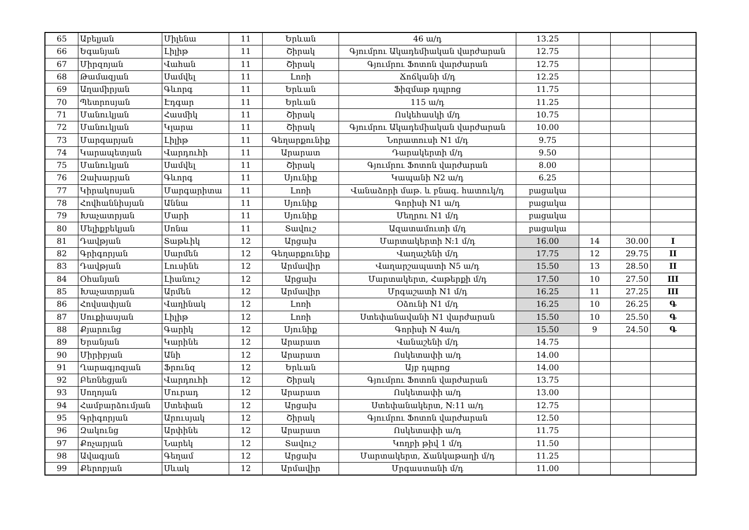| 65 | Աբելյան | Միլենա | 11 | Երևան | 46 ա/դ | 13.25 | | | |
| 66 | Եգանյան | Լիլիթ | 11 | Շիրակ | Գյումրու Ակադեմիական վարժարան | 12.75 | | | |
| 67 | Միրզոյան | Վահան | 11 | Շիրակ | Գյումրու Ֆոտոն վարժարան | 12.75 | | | |
| 68 | Թամազյան | Սամվել | 11 | Լոռի | Ճոճկանի մ/դ | 12.25 | | | |
| 69 | Աղամիրյան | Գևորգ | 11 | Երևան | Ֆիզմաթ դպրոց | 11.75 | | | |
| 70 | Պետրոսյան | Էդգար | 11 | Երևան | 115 ա/դ | 11.25 | | | |
| 71 | Մանուկյան | Հասմիկ | 11 | Շիրակ | Ոսկեհասկի մ/դ | 10.75 | | | |
| 72 | Մանուկյան | Կլարա | 11 | Շիրակ | Գյումրու Ակադեմիական վարժարան | 10.00 | | | |
| 73 | Մարգարյան | Լիլիթ | 11 | Գեղարքունիք | Նորատուսի N1 մ/դ | 9.75 | | | |
| 74 | Կարապետյան | Վարդուհի | 11 | Արարատ | Դարակերտի մ/դ | 9.50 | | | |
| 75 | Մանուկյան | Սամվել | 11 | Շիրակ | Գյումրու Ֆոտոն վարժարան | 8.00 | | | |
| 76 | Զախարյան | Գևորգ | 11 | Սյունիք | Կապանի N2 ա/դ | 6.25 | | | |
| 77 | Կիրակոսյան | Մարգարիտա | 11 | Լոռի | Վանաձորի մաթ. և բնագ. հատուկ/դ | բացակա | | | |
| 78 | Հովհաննիսյան | Աննա | 11 | Սյունիք | Գորիսի N1 ա/դ | բացակա | | | |
| 79 | Խաչատրյան | Մարի | 11 | Սյունիք | Մեղրու N1 մ/դ | բացակա | | | |
| 80 | Մելիքբեկյան | Սոնա | 11 | Տավուշ | Ազատամուտի մ/դ | բացակա | | | |
| 81 | Դավթյան | Տաթևիկ | 12 | Արցախ | Մարտակերտի N:1 մ/դ | 16.00 | 14 | 30.00 | I |
| 82 | Գրիգորյան | Սարմեն | 12 | Գեղարքունիք | Վաղաշենի մ/դ | 17.75 | 12 | 29.75 | II |
| 83 | Դավթյան | Լուսինե | 12 | Արմավիր | Վաղարշապատի N5 ա/դ | 15.50 | 13 | 28.50 | II |
| 84 | Օհանյան | Լիանուշ | 12 | Արցախ | Մարտակերտ, Հաթերքի մ/դ | 17.50 | 10 | 27.50 | III |
| 85 | Խաչատրյան | Արմեն | 12 | Արմավիր | Մրգաշատի N1 մ/դ | 16.25 | 11 | 27.25 | III |
| 86 | Հովսափյան | Վաղինակ | 12 | Լոռի | Օձունի N1 մ/դ | 16.25 | 10 | 26.25 | Գ |
| 87 | Սուքիասյան | Լիլիթ | 12 | Լոռի | Ստեփանավանի N1 վարժարան | 15.50 | 10 | 25.50 | Գ |
| 88 | Քյարունց | Գարիկ | 12 | Սյունիք | Գորիսի N 4ա/դ | 15.50 | 9 | 24.50 | Գ |
| 89 | Երանյան | Կարինե | 12 | Արարատ | Վանաշենի մ/դ | 14.75 | | | |
| 90 | Միրիբյան | Անի | 12 | Արարատ | Ոսկետափի ա/դ | 14.00 | | | |
| 91 | Ղարագյոզյան | Ֆրունզ | 12 | Երևան | Այբ դպրոց | 14.00 | | | |
| 92 | Բեռնեցյան | Վարդուհի | 12 | Շիրակ | Գյումրու Ֆոտոն վարժարան | 13.75 | | | |
| 93 | Սողոյան | Մուրադ | 12 | Արարատ | Ոսկետափի ա/դ | 13.00 | | | |
| 94 | Համբարձումյան | Ստեփան | 12 | Արցախ | Ստեփանակերտ, N:11 ա/դ | 12.75 | | | |
| 95 | Գրիգորյան | Արուսյակ | 12 | Շիրակ | Գյումրու Ֆոտոն վարժարան | 12.50 | | | |
| 96 | Զակունց | Արփինե | 12 | Արարատ | Ոսկետափի ա/դ | 11.75 | | | |
| 97 | Քոչարյան | Նարեկ | 12 | Տավուշ | Կողբի թիվ 1 մ/դ | 11.50 | | | |
| 98 | Ավագյան | Գեղամ | 12 | Արցախ | Մարտակերտ, Ճանկաթաղի մ/դ | 11.25 | | | |
| 99 | Քերոբյան | Սևակ | 12 | Արմավիր | Մրգաստանի մ/դ | 11.00 | | | |